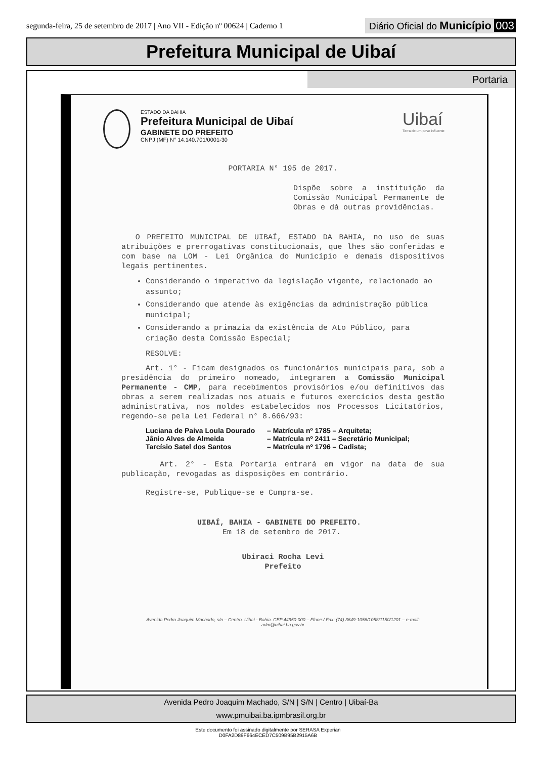segunda-feira, 25 de setembro de 2017 | Ano VII - Edição nº 00624 | Caderno 1
Diário Oficial do Município 003
Prefeitura Municipal de Uibaí
Portaria
ESTADO DA BAHIA
Prefeitura Municipal de Uibaí
GABINETE DO PREFEITO
CNPJ (MF) N° 14.140.701/0001-30
Uibaí
Terra de um povo influente
PORTARIA N° 195 de 2017.
Dispõe sobre a instituição da Comissão Municipal Permanente de Obras e dá outras providências.
O PREFEITO MUNICIPAL DE UIBAÍ, ESTADO DA BAHIA, no uso de suas atribuições e prerrogativas constitucionais, que lhes são conferidas e com base na LOM - Lei Orgânica do Município e demais dispositivos legais pertinentes.
Considerando o imperativo da legislação vigente, relacionado ao assunto;
Considerando que atende às exigências da administração pública municipal;
Considerando a primazia da existência de Ato Público, para criação desta Comissão Especial;
RESOLVE:
Art. 1° - Ficam designados os funcionários municipais para, sob a presidência do primeiro nomeado, integrarem a Comissão Municipal Permanente - CMP, para recebimentos provisórios e/ou definitivos das obras a serem realizadas nos atuais e futuros exercícios desta gestão administrativa, nos moldes estabelecidos nos Processos Licitatórios, regendo-se pela Lei Federal n° 8.666/93:
Luciana de Paiva Loula Dourado – Matrícula nº 1785 – Arquiteta;
Jânio Alves de Almeida – Matrícula nº 2411 – Secretário Municipal;
Tarcísio Satel dos Santos – Matrícula nº 1796 – Cadista;
Art. 2° - Esta Portaria entrará em vigor na data de sua publicação, revogadas as disposições em contrário.
Registre-se, Publique-se e Cumpra-se.
UIBAÍ, BAHIA - GABINETE DO PREFEITO.
Em 18 de setembro de 2017.
Ubiraci Rocha Levi
Prefeito
Avenida Pedro Joaquim Machado, s/n – Centro. Uibaí - Bahia. CEP 44950-000 – Ffone:/ Fax: (74) 3649-1056/1058/1150/1201 – e-mail:
adm@uibai.ba.gov.br
Avenida Pedro Joaquim Machado, S/N | S/N | Centro | Uibaí-Ba
www.pmuibai.ba.ipmbrasil.org.br
Este documento foi assinado digitalmente por SERASA Experian
D0FA2D89F664ECED7C509B95B2915A6B